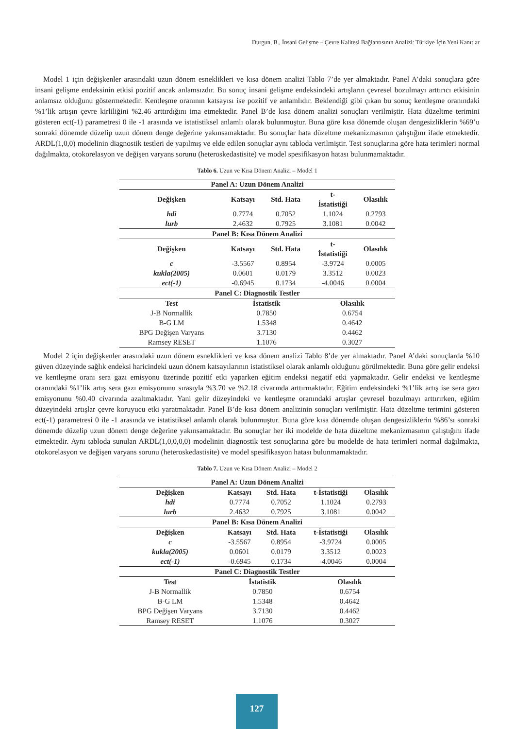Durgun, B., İnsani Gelişme – Çevre Kalitesi Bağlantısının Analizi: Türkiye İçin Yeni Kanıtlar
Model 1 için değişkenler arasındaki uzun dönem esneklikleri ve kısa dönem analizi Tablo 7’de yer almaktadır. Panel A’daki sonuçlara göre insani gelişme endeksinin etkisi pozitif ancak anlamsızdır. Bu sonuç insani gelişme endeksindeki artışların çevresel bozulmayı arttırıcı etkisinin anlamsız olduğunu göstermektedir. Kentleşme oranının katsayısı ise pozitif ve anlamlıdır. Beklendiği gibi çıkan bu sonuç kentleşme oranındaki %1’lik artışın çevre kirliliğini %2.46 arttırdığını ima etmektedir. Panel B’de kısa dönem analizi sonuçları verilmiştir. Hata düzeltme terimini gösteren ect(-1) parametresi 0 ile -1 arasında ve istatistiksel anlamlı olarak bulunmuştur. Buna göre kısa dönemde oluşan dengesizliklerin %69’u sonraki dönemde düzelip uzun dönem denge değerine yakınsamaktadır. Bu sonuçlar hata düzeltme mekanizmasının çalıştığını ifade etmektedir. ARDL(1,0,0) modelinin diagnostik testleri de yapılmış ve elde edilen sonuçlar aynı tabloda verilmiştir. Test sonuçlarına göre hata terimleri normal dağılmakta, otokorelasyon ve değişen varyans sorunu (heteroskedastisite) ve model spesifikasyon hatası bulunmamaktadır.
Tablo 6. Uzun ve Kısa Dönem Analizi – Model 1
| Panel A: Uzun Dönem Analizi | | | | |
| --- | --- | --- | --- | --- |
| Değişken | Katsayı | Std. Hata | t- İstatistiği | Olasılık |
| hdi | 0.7774 | 0.7052 | 1.1024 | 0.2793 |
| lurb | 2.4632 | 0.7925 | 3.1081 | 0.0042 |
| Panel B: Kısa Dönem Analizi | | | | |
| Değişken | Katsayı | Std. Hata | t- İstatistiği | Olasılık |
| c | -3.5567 | 0.8954 | -3.9724 | 0.0005 |
| kukla(2005) | 0.0601 | 0.0179 | 3.3512 | 0.0023 |
| ect(-1) | -0.6945 | 0.1734 | -4.0046 | 0.0004 |
| Panel C: Diagnostik Testler | | | | |
| Test | İstatistik | | Olasılık | |
| J-B Normallik | 0.7850 | | 0.6754 | |
| B-G LM | 1.5348 | | 0.4642 | |
| BPG Değişen Varyans | 3.7130 | | 0.4462 | |
| Ramsey RESET | 1.1076 | | 0.3027 | |
Model 2 için değişkenler arasındaki uzun dönem esneklikleri ve kısa dönem analizi Tablo 8’de yer almaktadır. Panel A’daki sonuçlarda %10 güven düzeyinde sağlık endeksi haricindeki uzun dönem katsayılarının istatistiksel olarak anlamlı olduğunu görülmektedir. Buna göre gelir endeksi ve kentleşme oranı sera gazı emisyonu üzerinde pozitif etki yaparken eğitim endeksi negatif etki yapmaktadır. Gelir endeksi ve kentleşme oranındaki %1’lik artış sera gazı emisyonunu sırasıyla %3.70 ve %2.18 civarında arttırmaktadır. Eğitim endeksindeki %1’lik artış ise sera gazı emisyonunu %0.40 civarında azaltmaktadır. Yani gelir düzeyindeki ve kentleşme oranındaki artışlar çevresel bozulmayı arttırırken, eğitim düzeyindeki artışlar çevre koruyucu etki yaratmaktadır. Panel B’de kısa dönem analizinin sonuçları verilmiştir. Hata düzeltme terimini gösteren ect(-1) parametresi 0 ile -1 arasında ve istatistiksel anlamlı olarak bulunmuştur. Buna göre kısa dönemde oluşan dengesizliklerin %86’sı sonraki dönemde düzelip uzun dönem denge değerine yakınsamaktadır. Bu sonuçlar her iki modelde de hata düzeltme mekanizmasının çalıştığını ifade etmektedir. Aynı tabloda sunulan ARDL(1,0,0,0,0) modelinin diagnostik test sonuçlarına göre bu modelde de hata terimleri normal dağılmakta, otokorelasyon ve değişen varyans sorunu (heteroskedastisite) ve model spesifikasyon hatası bulunmamaktadır.
Tablo 7. Uzun ve Kısa Dönem Analizi – Model 2
| Panel A: Uzun Dönem Analizi | | | | |
| --- | --- | --- | --- | --- |
| Değişken | Katsayı | Std. Hata | t-İstatistiği | Olasılık |
| hdi | 0.7774 | 0.7052 | 1.1024 | 0.2793 |
| lurb | 2.4632 | 0.7925 | 3.1081 | 0.0042 |
| Panel B: Kısa Dönem Analizi | | | | |
| Değişken | Katsayı | Std. Hata | t-İstatistiği | Olasılık |
| c | -3.5567 | 0.8954 | -3.9724 | 0.0005 |
| kukla(2005) | 0.0601 | 0.0179 | 3.3512 | 0.0023 |
| ect(-1) | -0.6945 | 0.1734 | -4.0046 | 0.0004 |
| Panel C: Diagnostik Testler | | | | |
| Test | İstatistik | | Olasılık | |
| J-B Normallik | 0.7850 | | 0.6754 | |
| B-G LM | 1.5348 | | 0.4642 | |
| BPG Değişen Varyans | 3.7130 | | 0.4462 | |
| Ramsey RESET | 1.1076 | | 0.3027 | |
127